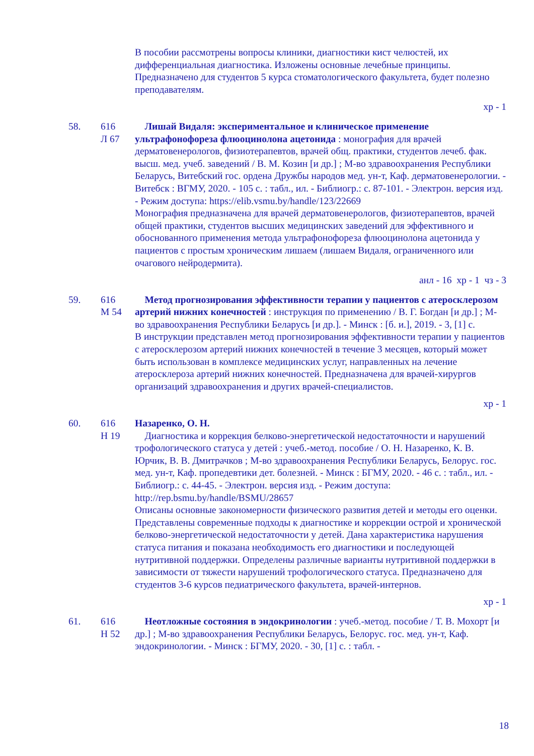В пособии рассмотрены вопросы клиники, диагностики кист челюстей, их дифференциальная диагностика. Изложены основные лечебные принципы. Предназначено для студентов 5 курса стоматологического факультета, будет полезно преподавателям.
хр - 1
58. 616
Л 67
Лишай Видаля: экспериментальное и клиническое применение ультрафонофореза флюоцинолона ацетонида : монография для врачей дерматовенерологов, физиотерапевтов, врачей общ. практики, студентов лечеб. фак. высш. мед. учеб. заведений / В. М. Козин [и др.] ; М-во здравоохранения Республики Беларусь, Витебский гос. ордена Дружбы народов мед. ун-т, Каф. дерматовенерологии. - Витебск : ВГМУ, 2020. - 105 с. : табл., ил. - Библиогр.: с. 87-101. - Электрон. версия изд. - Режим доступа: https://elib.vsmu.by/handle/123/22669
Монография предназначена для врачей дерматовенерологов, физиотерапевтов, врачей общей практики, студентов высших медицинских заведений для эффективного и обоснованного применения метода ультрафонофореза флюоцинолона ацетонида у пациентов с простым хроническим лишаем (лишаем Видаля, ограниченного или очагового нейродермита).
анл - 16 хр - 1 чз - 3
59. 616
М 54
Метод прогнозирования эффективности терапии у пациентов с атеросклерозом артерий нижних конечностей : инструкция по применению / В. Г. Богдан [и др.] ; М-во здравоохранения Республики Беларусь [и др.]. - Минск : [б. и.], 2019. - 3, [1] с.
В инструкции представлен метод прогнозирования эффективности терапии у пациентов с атеросклерозом артерий нижних конечностей в течение 3 месяцев, который может быть использован в комплексе медицинских услуг, направленных на лечение атеросклероза артерий нижних конечностей. Предназначена для врачей-хирургов организаций здравоохранения и других врачей-специалистов.
хр - 1
60. 616
Н 19
Назаренко, О. Н.
Диагностика и коррекция белково-энергетической недостаточности и нарушений трофологического статуса у детей : учеб.-метод. пособие / О. Н. Назаренко, К. В. Юрчик, В. В. Дмитрачков ; М-во здравоохранения Республики Беларусь, Белорус. гос. мед. ун-т, Каф. пропедевтики дет. болезней. - Минск : БГМУ, 2020. - 46 с. : табл., ил. - Библиогр.: с. 44-45. - Электрон. версия изд. - Режим доступа: http://rep.bsmu.by/handle/BSMU/28657
Описаны основные закономерности физического развития детей и методы его оценки. Представлены современные подходы к диагностике и коррекции острой и хронической белково-энергетической недостаточности у детей. Дана характеристика нарушения статуса питания и показана необходимость его диагностики и последующей нутритивной поддержки. Определены различные варианты нутритивной поддержки в зависимости от тяжести нарушений трофологического статуса. Предназначено для студентов 3-6 курсов педиатрического факультета, врачей-интернов.
хр - 1
61. 616
Н 52
Неотложные состояния в эндокринологии : учеб.-метод. пособие / Т. В. Мохорт [и др.] ; М-во здравоохранения Республики Беларусь, Белорус. гос. мед. ун-т, Каф. эндокринологии. - Минск : БГМУ, 2020. - 30, [1] с. : табл. -
18